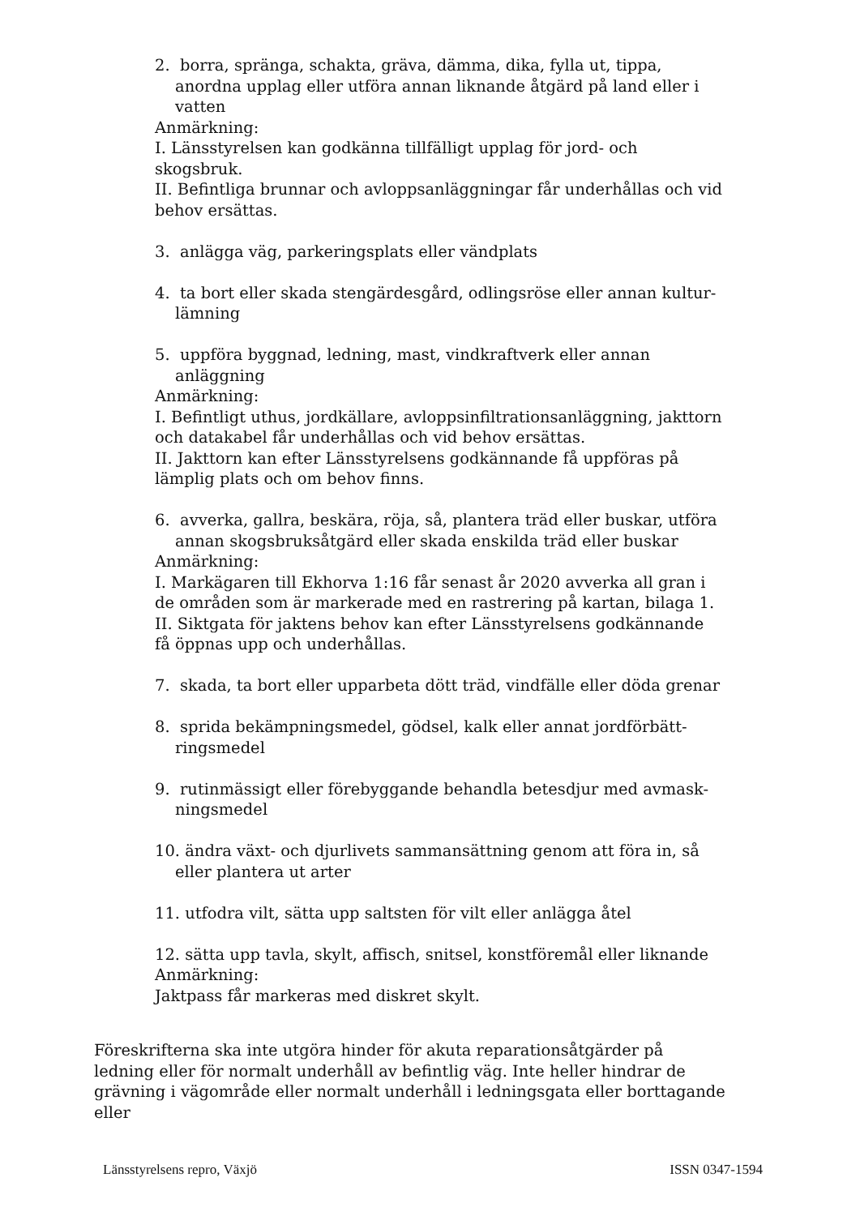2. borra, spränga, schakta, gräva, dämma, dika, fylla ut, tippa, anordna upplag eller utföra annan liknande åtgärd på land eller i vatten
Anmärkning:
I. Länsstyrelsen kan godkänna tillfälligt upplag för jord- och skogsbruk.
II. Befintliga brunnar och avloppsanläggningar får underhållas och vid behov ersättas.
3. anlägga väg, parkeringsplats eller vändplats
4. ta bort eller skada stengärdesgård, odlingsröse eller annan kultur-lämning
5. uppföra byggnad, ledning, mast, vindkraftverk eller annan anläggning
Anmärkning:
I. Befintligt uthus, jordkällare, avloppsinfiltrationsanläggning, jakttorn och datakabel får underhållas och vid behov ersättas.
II. Jakttorn kan efter Länsstyrelsens godkännande få uppföras på lämplig plats och om behov finns.
6. avverka, gallra, beskära, röja, så, plantera träd eller buskar, utföra annan skogsbruksåtgärd eller skada enskilda träd eller buskar
Anmärkning:
I. Markägaren till Ekhorva 1:16 får senast år 2020 avverka all gran i de områden som är markerade med en rastrering på kartan, bilaga 1.
II. Siktgata för jaktens behov kan efter Länsstyrelsens godkännande få öppnas upp och underhållas.
7. skada, ta bort eller upparbeta dött träd, vindfälle eller döda grenar
8. sprida bekämpningsmedel, gödsel, kalk eller annat jordförbätt-ringsmedel
9. rutinmässigt eller förebyggande behandla betesdjur med avmask-ningsmedel
10. ändra växt- och djurlivets sammansättning genom att föra in, så eller plantera ut arter
11. utfodra vilt, sätta upp saltsten för vilt eller anlägga åtel
12. sätta upp tavla, skylt, affisch, snitsel, konstföremål eller liknande
Anmärkning:
Jaktpass får markeras med diskret skylt.
Föreskrifterna ska inte utgöra hinder för akuta reparationsåtgärder på ledning eller för normalt underhåll av befintlig väg. Inte heller hindrar de grävning i vägområde eller normalt underhåll i ledningsgata eller borttagande eller
Länsstyrelsens repro, Växjö ISSN 0347-1594